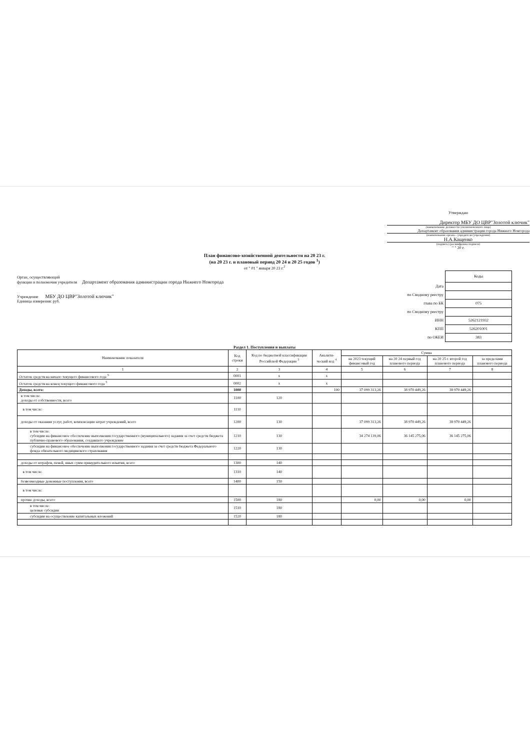Утверждаю
Директор МБУ ДО ЦВР"Золотой ключик"
(наименование должности уполномоченного лица)
Департамент образования администрации города Нижнего Новгорода
(наименование органа - учредителя (учреждения)
Н.А.Кащенко
(подпись) (расшифровка подписи)
" " 20 г.
План финансово-хозяйственной деятельности на 20 23 г.
(на 20 23 г. и плановый период 20 24 и 20 25 годов <sup>1</sup>)
от " 01 " января 20 23 г.<sup>2</sup>
Орган, осуществляющий
функции и полномочия учредителя Департамент образования администрации города Нижнего Новгорода
Учреждение МБУ ДО ЦВР"Золотой ключик"
Единица измерения: руб.
| | Коды |
| Дата | |
| по Сводному реестру | |
| глава по БК | 075 |
| по Сводному реестру | |
| ИНН | 5262121932 |
| КПП | 526201001 |
| по ОКЕИ | 383 |
Раздел 1. Поступления и выплаты
| Наименование показателя | Код строки | Код по бюджетной классификации Российской Федерации <sup>3</sup> | Аналити-ческий код <sup>4</sup> | Сумма | | | |
| --- | --- | --- | --- | --- | --- | --- | --- |
| | | | | на 2023 текущий финансовый год | на 20 24 первый год планового периода | на 20 25 г. второй год планового периода | за пределами планового периода |
| 1 | 2 | 3 | 4 | 5 | 6 | 7 | 8 |
| Остаток средств на начало текущего финансового года <sup>5</sup> | 0001 | х | х | | | | |
| Остаток средств на конец текущего финансового года <sup>5</sup> | 0002 | х | х | | | | |
| Доходы, всего: | 1000 | | 100 | 37 099 313,26 | 38 970 449,26 | 38 970 449,26 | |
| в том числе: доходы от собственности, всего | 1100 | 120 | | | | | |
| в том числе: | 1110 | | | | | | |
| доходы от оказания услуг, работ, компенсации затрат учреждений, всего | 1200 | 130 | | 37 099 313,26 | 38 970 449,26 | 38 970 449,26 | |
| в том числе: субсидии на финансовое обеспечение выполнения государственного (муниципального) задания за счет средств бюджета публично-правового образования, создавшего учреждение | 1210 | 130 | | 34 274 139,06 | 36 145 275,06 | 36 145 275,06 | |
| субсидии на финансовое обеспечение выполнения государственного задания за счет средств бюджета Федерального фонда обязательного медицинского страхования | 1220 | 130 | | | | | |
| доходы от штрафов, пеней, иных сумм принудительного изъятия, всего | 1300 | 140 | | | | | |
| в том числе: | 1310 | 140 | | | | | |
| безвозмездные денежные поступления, всего | 1400 | 150 | | | | | |
| в том числе: | | | | | | | |
| прочие доходы, всего | 1500 | 180 | | 0,00 | 0,00 | 0,00 | |
| в том числе: целевые субсидии | 1510 | 180 | | | | | |
| субсидии на осуществление капитальных вложений | 1520 | 180 | | | | | |